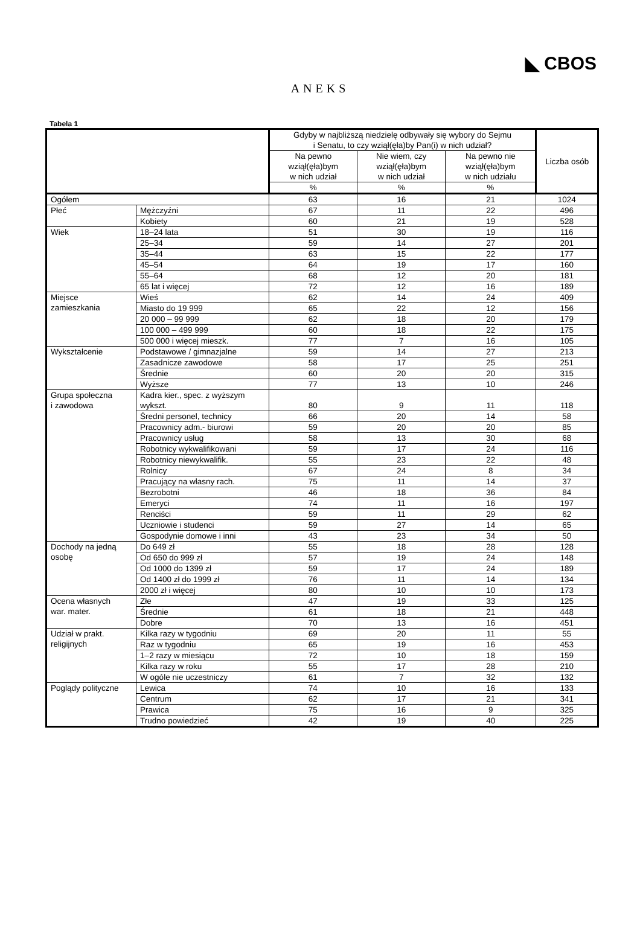◣ CBOS
ANEKS
Tabela 1
| | | Gdyby w najbliższą niedzielę odbywały się wybory do Sejmu i Senatu, to czy wziął(ęła)by Pan(i) w nich udział? | | | Liczba osób |
| --- | --- | --- | --- | --- | --- |
| | | Na pewno wziął(ęła)bym w nich udział | Nie wiem, czy wziął(ęła)bym w nich udział | Na pewno nie wziął(ęła)bym w nich udziału | |
| | | % | % | % | |
| Ogółem | | 63 | 16 | 21 | 1024 |
| Płeć | Mężczyźni | 67 | 11 | 22 | 496 |
| | Kobiety | 60 | 21 | 19 | 528 |
| Wiek | 18–24 lata | 51 | 30 | 19 | 116 |
| | 25–34 | 59 | 14 | 27 | 201 |
| | 35–44 | 63 | 15 | 22 | 177 |
| | 45–54 | 64 | 19 | 17 | 160 |
| | 55–64 | 68 | 12 | 20 | 181 |
| | 65 lat i więcej | 72 | 12 | 16 | 189 |
| Miejsce zamieszkania | Wieś | 62 | 14 | 24 | 409 |
| | Miasto do 19 999 | 65 | 22 | 12 | 156 |
| | 20 000 – 99 999 | 62 | 18 | 20 | 179 |
| | 100 000 – 499 999 | 60 | 18 | 22 | 175 |
| | 500 000 i więcej mieszk. | 77 | 7 | 16 | 105 |
| Wykształcenie | Podstawowe / gimnazjalne | 59 | 14 | 27 | 213 |
| | Zasadnicze zawodowe | 58 | 17 | 25 | 251 |
| | Średnie | 60 | 20 | 20 | 315 |
| | Wyższe | 77 | 13 | 10 | 246 |
| Grupa społeczna i zawodowa | Kadra kier., spec. z wyższym wykszt. | 80 | 9 | 11 | 118 |
| | Średni personel, technicy | 66 | 20 | 14 | 58 |
| | Pracownicy adm.- biurowi | 59 | 20 | 20 | 85 |
| | Pracownicy usług | 58 | 13 | 30 | 68 |
| | Robotnicy wykwalifikowani | 59 | 17 | 24 | 116 |
| | Robotnicy niewykwalifik. | 55 | 23 | 22 | 48 |
| | Rolnicy | 67 | 24 | 8 | 34 |
| | Pracujący na własny rach. | 75 | 11 | 14 | 37 |
| | Bezrobotni | 46 | 18 | 36 | 84 |
| | Emeryci | 74 | 11 | 16 | 197 |
| | Renciści | 59 | 11 | 29 | 62 |
| | Uczniowie i studenci | 59 | 27 | 14 | 65 |
| | Gospodynie domowe i inni | 43 | 23 | 34 | 50 |
| Dochody na jedną osobę | Do 649 zł | 55 | 18 | 28 | 128 |
| | Od 650 do 999 zł | 57 | 19 | 24 | 148 |
| | Od 1000 do 1399 zł | 59 | 17 | 24 | 189 |
| | Od 1400 zł do 1999 zł | 76 | 11 | 14 | 134 |
| | 2000 zł i więcej | 80 | 10 | 10 | 173 |
| Ocena własnych war. mater. | Złe | 47 | 19 | 33 | 125 |
| | Średnie | 61 | 18 | 21 | 448 |
| | Dobre | 70 | 13 | 16 | 451 |
| Udział w prakt. religijnych | Kilka razy w tygodniu | 69 | 20 | 11 | 55 |
| | Raz w tygodniu | 65 | 19 | 16 | 453 |
| | 1–2 razy w miesiącu | 72 | 10 | 18 | 159 |
| | Kilka razy w roku | 55 | 17 | 28 | 210 |
| | W ogóle nie uczestniczy | 61 | 7 | 32 | 132 |
| Poglądy polityczne | Lewica | 74 | 10 | 16 | 133 |
| | Centrum | 62 | 17 | 21 | 341 |
| | Prawica | 75 | 16 | 9 | 325 |
| | Trudno powiedzieć | 42 | 19 | 40 | 225 |